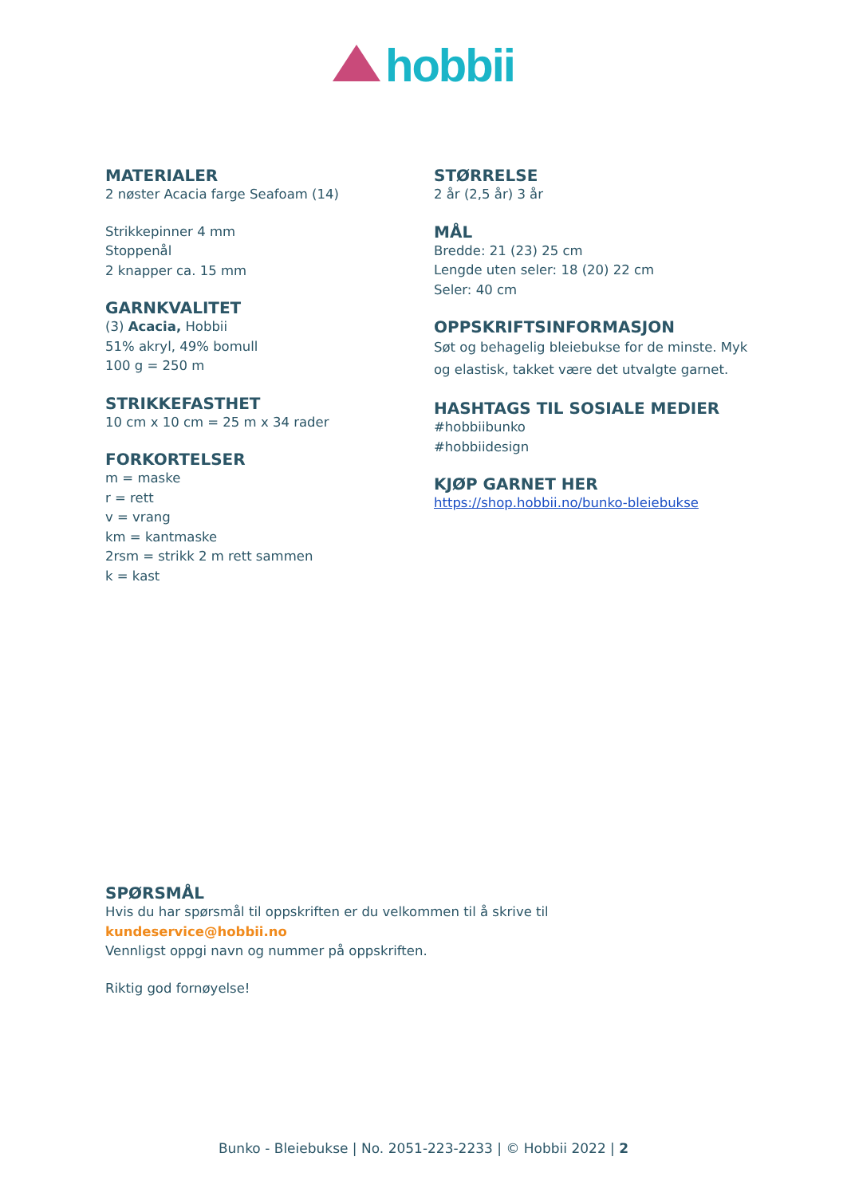hobbii
MATERIALER
2 nøster Acacia farge Seafoam (14)
Strikkepinner 4 mm
Stoppenål
2 knapper ca. 15 mm
GARNKVALITET
(3) Acacia, Hobbii
51% akryl, 49% bomull
100 g = 250 m
STRIKKEFASTHET
10 cm x 10 cm = 25 m x 34 rader
FORKORTELSER
m = maske
r = rett
v = vrang
km = kantmaske
2rsm = strikk 2 m rett sammen
k = kast
STØRRELSE
2 år (2,5 år) 3 år
MÅL
Bredde: 21 (23) 25 cm
Lengde uten seler: 18 (20) 22 cm
Seler: 40 cm
OPPSKRIFTSINFORMASJON
Søt og behagelig bleiebukse for de minste. Myk og elastisk, takket være det utvalgte garnet.
HASHTAGS TIL SOSIALE MEDIER
#hobbiibunko
#hobbiidesign
KJØP GARNET HER
https://shop.hobbii.no/bunko-bleiebukse
SPØRSMÅL
Hvis du har spørsmål til oppskriften er du velkommen til å skrive til
kundeservice@hobbii.no
Vennligst oppgi navn og nummer på oppskriften.
Riktig god fornøyelse!
Bunko - Bleiebukse | No. 2051-223-2233 | © Hobbii 2022 | 2